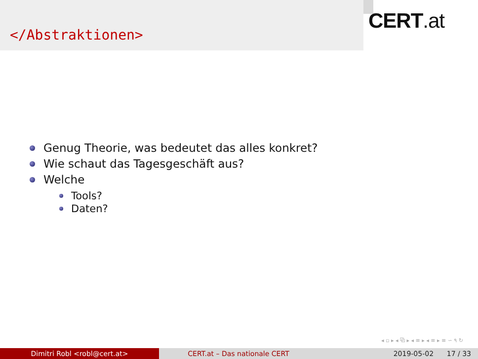</Abstraktionen>
CERT.at
Genug Theorie, was bedeutet das alles konkret?
Wie schaut das Tagesgeschäft aus?
Welche
Tools?
Daten?
◂ ▫ ▸ ◂ ⧉ ▸ ◂ ≡ ▸ ◂ ≡ ▸ ≡ ∽ ۹ ↻
Dimitri Robl <robl@cert.at> CERT.at – Das nationale CERT 2019-05-02 17 / 33